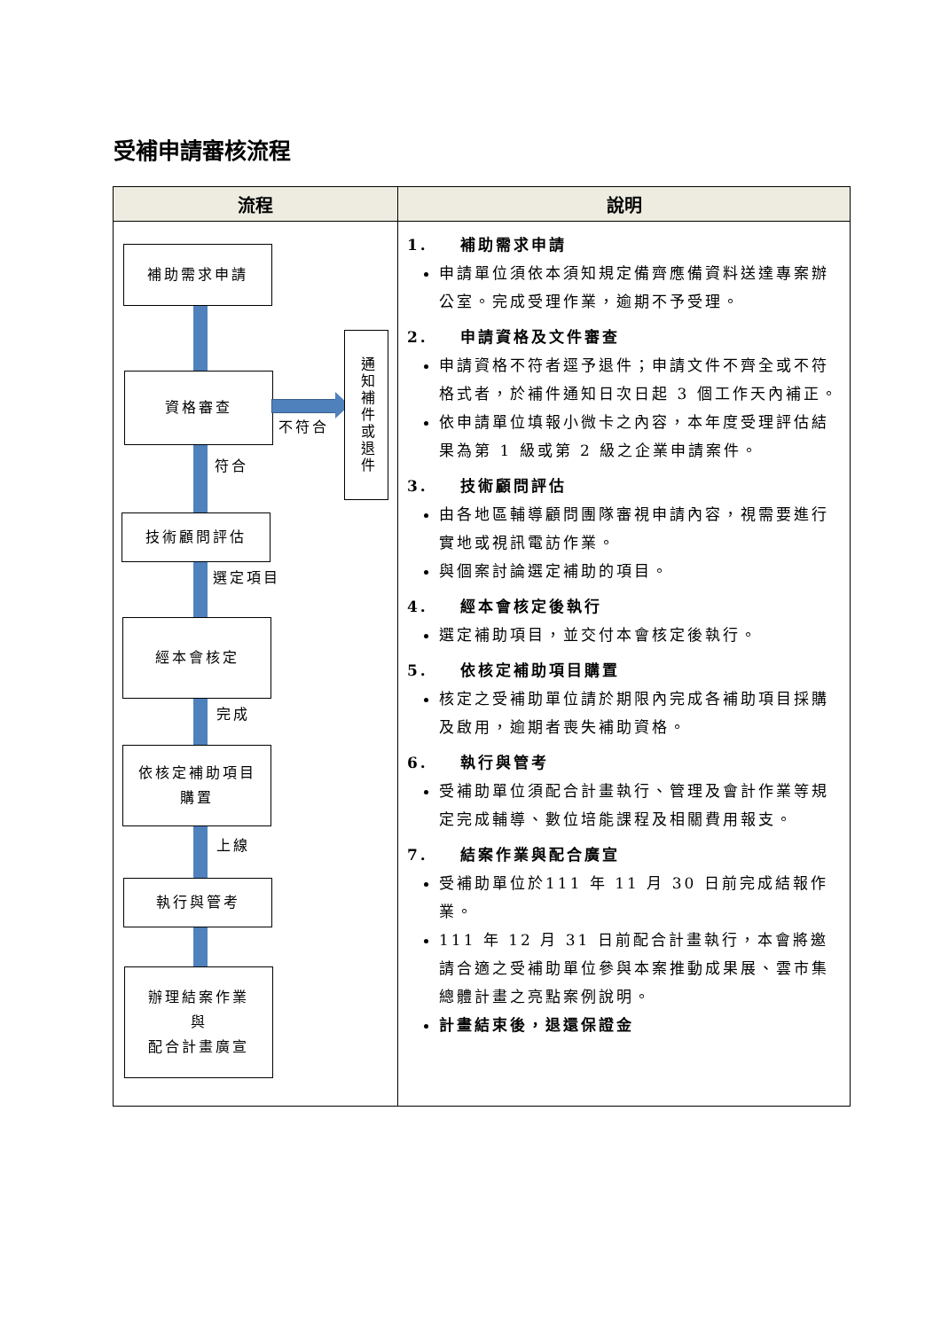受補申請審核流程
| 流程 | 說明 |
| --- | --- |
| 補助需求申請 資格審查 不符合 通知補件或退件 符合 技術顧問評估 選定項目 經本會核定 完成 依核定補助項目 購置 上線 執行與管考 辦理結案作業 與 配合計畫廣宣 | 1. 補助需求申請 申請單位須依本須知規定備齊應備資料送達專案辦公室。完成受理作業，逾期不予受理。 2. 申請資格及文件審查 申請資格不符者逕予退件；申請文件不齊全或不符格式者，於補件通知日次日起 3 個工作天內補正。 依申請單位填報小微卡之內容，本年度受理評估結果為第 1 級或第 2 級之企業申請案件。 3. 技術顧問評估 由各地區輔導顧問團隊審視申請內容，視需要進行實地或視訊電訪作業。 與個案討論選定補助的項目。 4. 經本會核定後執行 選定補助項目，並交付本會核定後執行。 5. 依核定補助項目購置 核定之受補助單位請於期限內完成各補助項目採購及啟用，逾期者喪失補助資格。 6. 執行與管考 受補助單位須配合計畫執行、管理及會計作業等規定完成輔導、數位培能課程及相關費用報支。 7. 結案作業與配合廣宣 受補助單位於111 年 11 月 30 日前完成結報作業。 111 年 12 月 31 日前配合計畫執行，本會將邀請合適之受補助單位參與本案推動成果展、雲市集總體計畫之亮點案例說明。 計畫結束後，退還保證金 |